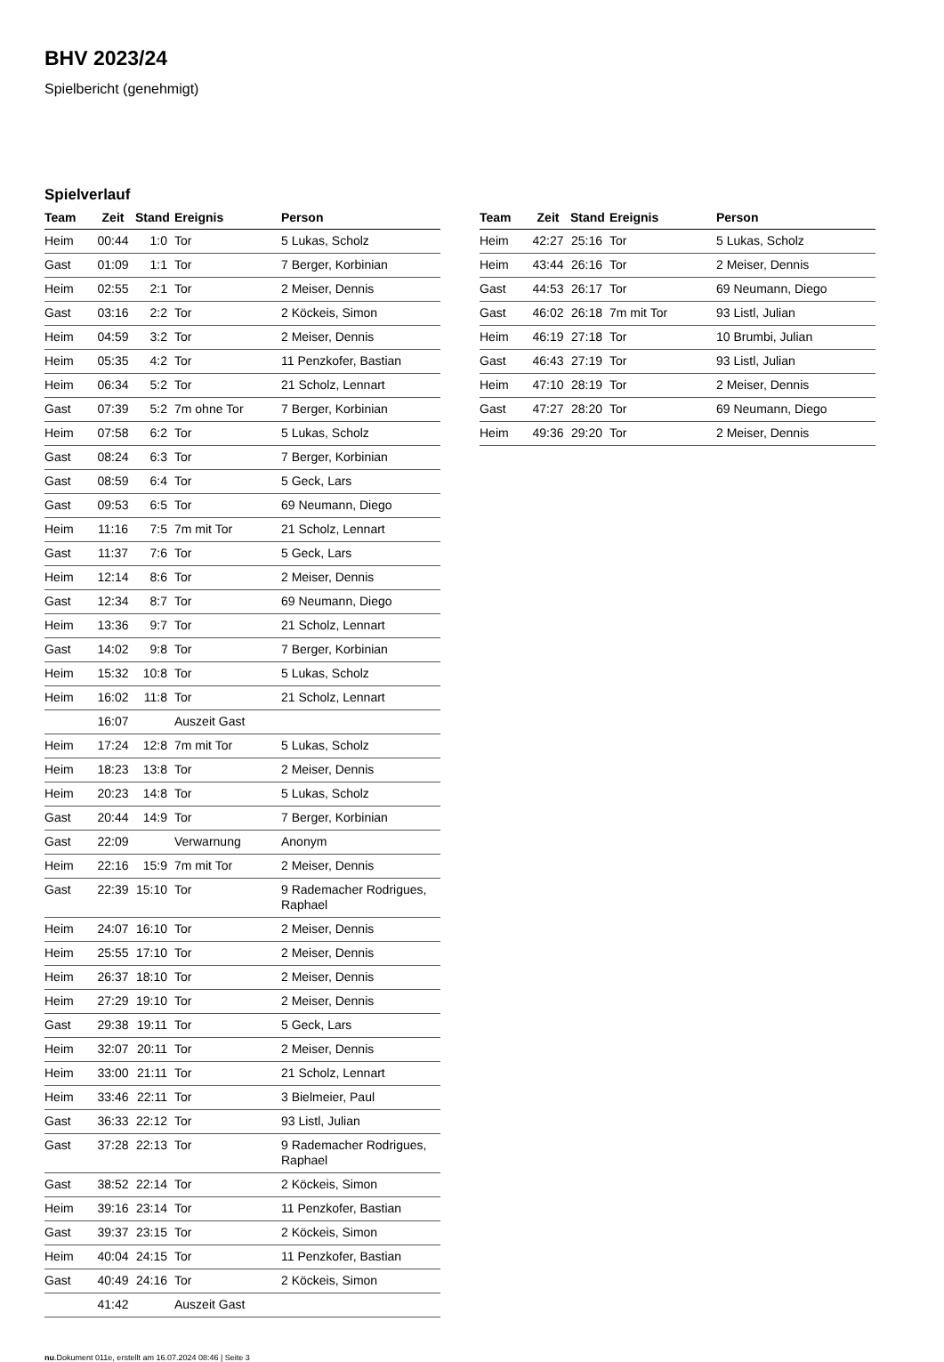BHV 2023/24
Spielbericht (genehmigt)
Spielverlauf
| Team | Zeit | Stand | Ereignis | Person |
| --- | --- | --- | --- | --- |
| Heim | 00:44 | 1:0 | Tor | 5 Lukas, Scholz |
| Gast | 01:09 | 1:1 | Tor | 7 Berger, Korbinian |
| Heim | 02:55 | 2:1 | Tor | 2 Meiser, Dennis |
| Gast | 03:16 | 2:2 | Tor | 2 Köckeis, Simon |
| Heim | 04:59 | 3:2 | Tor | 2 Meiser, Dennis |
| Heim | 05:35 | 4:2 | Tor | 11 Penzkofer, Bastian |
| Heim | 06:34 | 5:2 | Tor | 21 Scholz, Lennart |
| Gast | 07:39 | 5:2 | 7m ohne Tor | 7 Berger, Korbinian |
| Heim | 07:58 | 6:2 | Tor | 5 Lukas, Scholz |
| Gast | 08:24 | 6:3 | Tor | 7 Berger, Korbinian |
| Gast | 08:59 | 6:4 | Tor | 5 Geck, Lars |
| Gast | 09:53 | 6:5 | Tor | 69 Neumann, Diego |
| Heim | 11:16 | 7:5 | 7m mit Tor | 21 Scholz, Lennart |
| Gast | 11:37 | 7:6 | Tor | 5 Geck, Lars |
| Heim | 12:14 | 8:6 | Tor | 2 Meiser, Dennis |
| Gast | 12:34 | 8:7 | Tor | 69 Neumann, Diego |
| Heim | 13:36 | 9:7 | Tor | 21 Scholz, Lennart |
| Gast | 14:02 | 9:8 | Tor | 7 Berger, Korbinian |
| Heim | 15:32 | 10:8 | Tor | 5 Lukas, Scholz |
| Heim | 16:02 | 11:8 | Tor | 21 Scholz, Lennart |
| | 16:07 | | Auszeit Gast | |
| Heim | 17:24 | 12:8 | 7m mit Tor | 5 Lukas, Scholz |
| Heim | 18:23 | 13:8 | Tor | 2 Meiser, Dennis |
| Heim | 20:23 | 14:8 | Tor | 5 Lukas, Scholz |
| Gast | 20:44 | 14:9 | Tor | 7 Berger, Korbinian |
| Gast | 22:09 | | Verwarnung | Anonym |
| Heim | 22:16 | 15:9 | 7m mit Tor | 2 Meiser, Dennis |
| Gast | 22:39 | 15:10 | Tor | 9 Rademacher Rodrigues, Raphael |
| Heim | 24:07 | 16:10 | Tor | 2 Meiser, Dennis |
| Heim | 25:55 | 17:10 | Tor | 2 Meiser, Dennis |
| Heim | 26:37 | 18:10 | Tor | 2 Meiser, Dennis |
| Heim | 27:29 | 19:10 | Tor | 2 Meiser, Dennis |
| Gast | 29:38 | 19:11 | Tor | 5 Geck, Lars |
| Heim | 32:07 | 20:11 | Tor | 2 Meiser, Dennis |
| Heim | 33:00 | 21:11 | Tor | 21 Scholz, Lennart |
| Heim | 33:46 | 22:11 | Tor | 3 Bielmeier, Paul |
| Gast | 36:33 | 22:12 | Tor | 93 Listl, Julian |
| Gast | 37:28 | 22:13 | Tor | 9 Rademacher Rodrigues, Raphael |
| Gast | 38:52 | 22:14 | Tor | 2 Köckeis, Simon |
| Heim | 39:16 | 23:14 | Tor | 11 Penzkofer, Bastian |
| Gast | 39:37 | 23:15 | Tor | 2 Köckeis, Simon |
| Heim | 40:04 | 24:15 | Tor | 11 Penzkofer, Bastian |
| Gast | 40:49 | 24:16 | Tor | 2 Köckeis, Simon |
| | 41:42 | | Auszeit Gast | |
| Team | Zeit | Stand | Ereignis | Person |
| --- | --- | --- | --- | --- |
| Heim | 42:27 | 25:16 | Tor | 5 Lukas, Scholz |
| Heim | 43:44 | 26:16 | Tor | 2 Meiser, Dennis |
| Gast | 44:53 | 26:17 | Tor | 69 Neumann, Diego |
| Gast | 46:02 | 26:18 | 7m mit Tor | 93 Listl, Julian |
| Heim | 46:19 | 27:18 | Tor | 10 Brumbi, Julian |
| Gast | 46:43 | 27:19 | Tor | 93 Listl, Julian |
| Heim | 47:10 | 28:19 | Tor | 2 Meiser, Dennis |
| Gast | 47:27 | 28:20 | Tor | 69 Neumann, Diego |
| Heim | 49:36 | 29:20 | Tor | 2 Meiser, Dennis |
nu.Dokument 011e, erstellt am 16.07.2024 08:46 | Seite 3